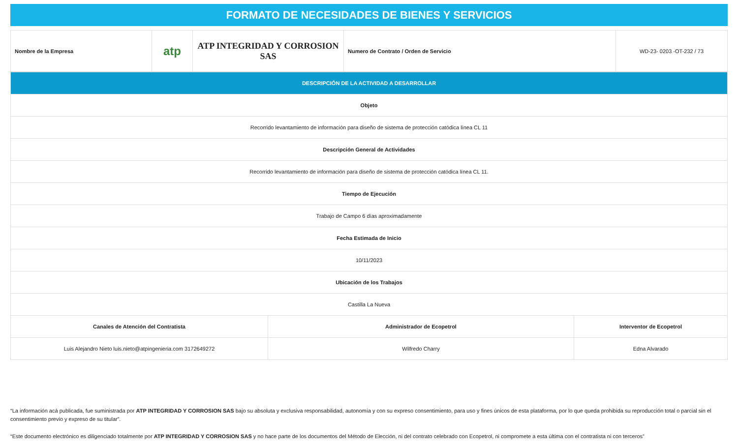FORMATO DE NECESIDADES DE BIENES Y SERVICIOS
| Nombre de la Empresa | atp | ATP INTEGRIDAD Y CORROSION SAS | Numero de Contrato / Orden de Servicio | WD-23- 0203 -OT-232 / 73 |
| DESCRIPCIÓN DE LA ACTIVIDAD A DESARROLLAR | | |
| --- | --- | --- |
| Objeto | | |
| Recorrido levantamiento de información para diseño de sistema de protección catódica línea CL 11 | | |
| Descripción General de Actividades | | |
| Recorrido levantamiento de información para diseño de sistema de protección catódica línea CL 11. | | |
| Tiempo de Ejecución | | |
| Trabajo de Campo 6 días aproximadamente | | |
| Fecha Estimada de Inicio | | |
| 10/11/2023 | | |
| Ubicación de los Trabajos | | |
| Castilla La Nueva | | |
| Canales de Atención del Contratista | Administrador de Ecopetrol | Interventor de Ecopetrol |
| Luis Alejandro Nieto luis.nieto@atpingenieria.com 3172649272 | Wilfredo Charry | Edna Alvarado |
“La información acá publicada, fue suministrada por ATP INTEGRIDAD Y CORROSION SAS bajo su absoluta y exclusiva responsabilidad, autonomía y con su expreso consentimiento, para uso y fines únicos de esta plataforma, por lo que queda prohibida su reproducción total o parcial sin el consentimiento previo y expreso de su titular”.
“Este documento electrónico es diligenciado totalmente por ATP INTEGRIDAD Y CORROSION SAS y no hace parte de los documentos del Método de Elección, ni del contrato celebrado con Ecopetrol, ni compromete a esta última con el contratista ni con terceros”